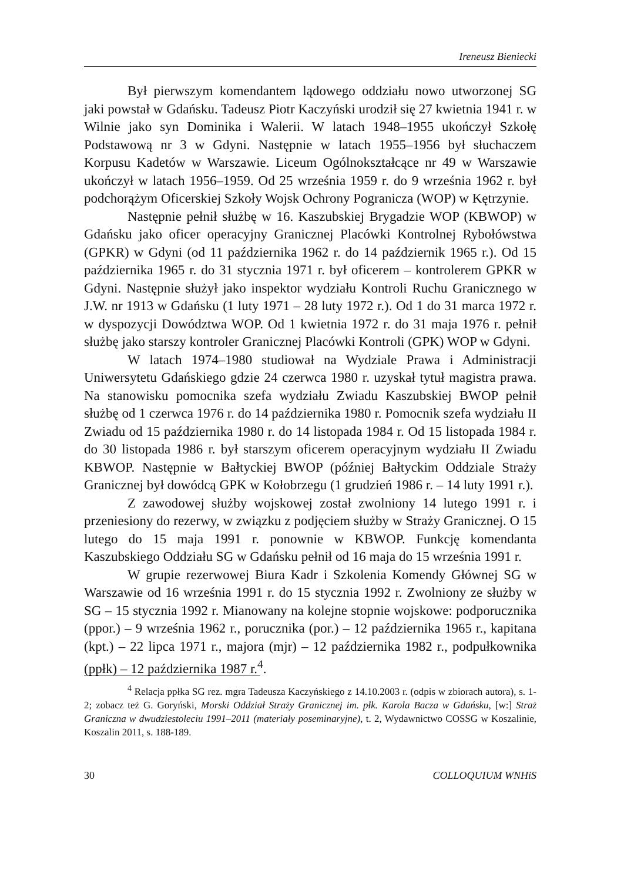Ireneusz Bieniecki
Był pierwszym komendantem lądowego oddziału nowo utworzonej SG jaki powstał w Gdańsku. Tadeusz Piotr Kaczyński urodził się 27 kwietnia 1941 r. w Wilnie jako syn Dominika i Walerii. W latach 1948–1955 ukończył Szkołę Podstawową nr 3 w Gdyni. Następnie w latach 1955–1956 był słuchaczem Korpusu Kadetów w Warszawie. Liceum Ogólnokształcące nr 49 w Warszawie ukończył w latach 1956–1959. Od 25 września 1959 r. do 9 września 1962 r. był podchorążym Oficerskiej Szkoły Wojsk Ochrony Pogranicza (WOP) w Kętrzynie.
Następnie pełnił służbę w 16. Kaszubskiej Brygadzie WOP (KBWOP) w Gdańsku jako oficer operacyjny Granicznej Placówki Kontrolnej Rybołówstwa (GPKR) w Gdyni (od 11 października 1962 r. do 14 październik 1965 r.). Od 15 października 1965 r. do 31 stycznia 1971 r. był oficerem – kontrolerem GPKR w Gdyni. Następnie służył jako inspektor wydziału Kontroli Ruchu Granicznego w J.W. nr 1913 w Gdańsku (1 luty 1971 – 28 luty 1972 r.). Od 1 do 31 marca 1972 r. w dyspozycji Dowództwa WOP. Od 1 kwietnia 1972 r. do 31 maja 1976 r. pełnił służbę jako starszy kontroler Granicznej Placówki Kontroli (GPK) WOP w Gdyni.
W latach 1974–1980 studiował na Wydziale Prawa i Administracji Uniwersytetu Gdańskiego gdzie 24 czerwca 1980 r. uzyskał tytuł magistra prawa. Na stanowisku pomocnika szefa wydziału Zwiadu Kaszubskiej BWOP pełnił służbę od 1 czerwca 1976 r. do 14 października 1980 r. Pomocnik szefa wydziału II Zwiadu od 15 października 1980 r. do 14 listopada 1984 r. Od 15 listopada 1984 r. do 30 listopada 1986 r. był starszym oficerem operacyjnym wydziału II Zwiadu KBWOP. Następnie w Bałtyckiej BWOP (później Bałtyckim Oddziale Straży Granicznej był dowódcą GPK w Kołobrzegu (1 grudzień 1986 r. – 14 luty 1991 r.).
Z zawodowej służby wojskowej został zwolniony 14 lutego 1991 r. i przeniesiony do rezerwy, w związku z podjęciem służby w Straży Granicznej. O 15 lutego do 15 maja 1991 r. ponownie w KBWOP. Funkcję komendanta Kaszubskiego Oddziału SG w Gdańsku pełnił od 16 maja do 15 września 1991 r.
W grupie rezerwowej Biura Kadr i Szkolenia Komendy Głównej SG w Warszawie od 16 września 1991 r. do 15 stycznia 1992 r. Zwolniony ze służby w SG – 15 stycznia 1992 r. Mianowany na kolejne stopnie wojskowe: podporucznika (ppor.) – 9 września 1962 r., porucznika (por.) – 12 października 1965 r., kapitana (kpt.) – 22 lipca 1971 r., majora (mjr) – 12 października 1982 r., podpułkownika (ppłk) – 12 października 1987 r.<sup>4</sup>.
<sup>4</sup> Relacja ppłka SG rez. mgra Tadeusza Kaczyńskiego z 14.10.2003 r. (odpis w zbiorach autora), s. 1-2; zobacz też G. Goryński, Morski Oddział Straży Granicznej im. płk. Karola Bacza w Gdańsku, [w:] Straż Graniczna w dwudziestoleciu 1991–2011 (materiały poseminaryjne), t. 2, Wydawnictwo COSSG w Koszalinie, Koszalin 2011, s. 188-189.
30 COLLOQUIUM WNHiS